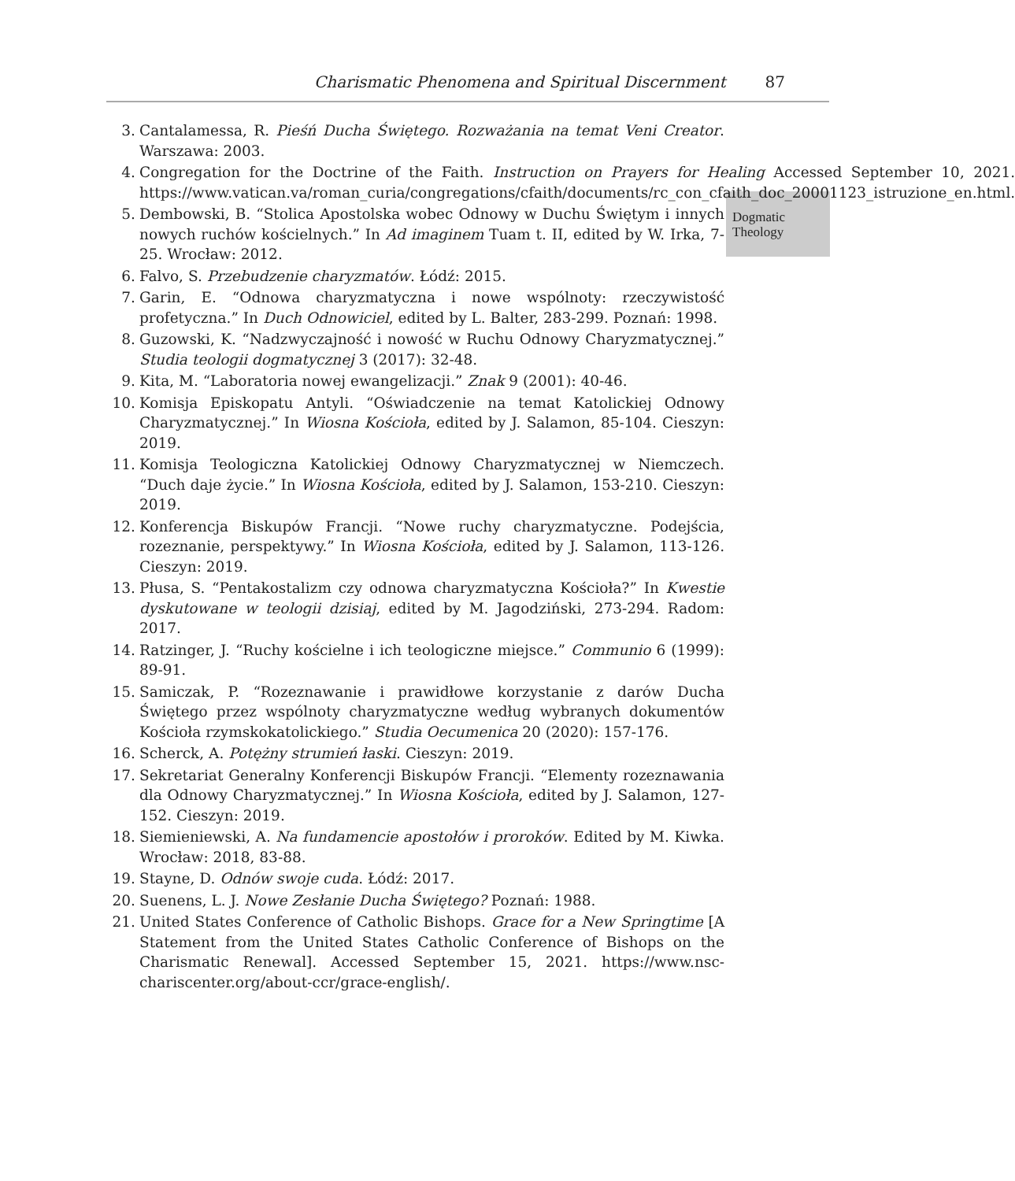Charismatic Phenomena and Spiritual Discernment 87
Dogmatic
Theology
3. Cantalamessa, R. Pieśń Ducha Świętego. Rozważania na temat Veni Creator. Warszawa: 2003.
4. Congregation for the Doctrine of the Faith. Instruction on Prayers for Healing Accessed September 10, 2021. https://www.vatican.va/roman_curia/congregations/cfaith/documents/rc_con_cfaith_doc_20001123_istruzione_en.html.
5. Dembowski, B. “Stolica Apostolska wobec Odnowy w Duchu Świętym i innych nowych ruchów kościelnych.” In Ad imaginem Tuam t. II, edited by W. Irka, 7-25. Wrocław: 2012.
6. Falvo, S. Przebudzenie charyzmatów. Łódź: 2015.
7. Garin, E. “Odnowa charyzmatyczna i nowe wspólnoty: rzeczywistość profetyczna.” In Duch Odnowiciel, edited by L. Balter, 283-299. Poznań: 1998.
8. Guzowski, K. “Nadzwyczajność i nowość w Ruchu Odnowy Charyzmatycznej.” Studia teologii dogmatycznej 3 (2017): 32-48.
9. Kita, M. “Laboratoria nowej ewangelizacji.” Znak 9 (2001): 40-46.
10. Komisja Episkopatu Antyli. “Oświadczenie na temat Katolickiej Odnowy Charyzmatycznej.” In Wiosna Kościoła, edited by J. Salamon, 85-104. Cieszyn: 2019.
11. Komisja Teologiczna Katolickiej Odnowy Charyzmatycznej w Niemczech. “Duch daje życie.” In Wiosna Kościoła, edited by J. Salamon, 153-210. Cieszyn: 2019.
12. Konferencja Biskupów Francji. “Nowe ruchy charyzmatyczne. Podejścia, rozeznanie, perspektywy.” In Wiosna Kościoła, edited by J. Salamon, 113-126. Cieszyn: 2019.
13. Płusa, S. “Pentakostalizm czy odnowa charyzmatyczna Kościoła?” In Kwestie dyskutowane w teologii dzisiaj, edited by M. Jagodziński, 273-294. Radom: 2017.
14. Ratzinger, J. “Ruchy kościelne i ich teologiczne miejsce.” Communio 6 (1999): 89-91.
15. Samiczak, P. “Rozeznawanie i prawidłowe korzystanie z darów Ducha Świętego przez wspólnoty charyzmatyczne według wybranych dokumentów Kościoła rzymskokatolickiego.” Studia Oecumenica 20 (2020): 157-176.
16. Scherck, A. Potężny strumień łaski. Cieszyn: 2019.
17. Sekretariat Generalny Konferencji Biskupów Francji. “Elementy rozeznawania dla Odnowy Charyzmatycznej.” In Wiosna Kościoła, edited by J. Salamon, 127-152. Cieszyn: 2019.
18. Siemieniewski, A. Na fundamencie apostołów i proroków. Edited by M. Kiwka. Wrocław: 2018, 83-88.
19. Stayne, D. Odnów swoje cuda. Łódź: 2017.
20. Suenens, L. J. Nowe Zesłanie Ducha Świętego? Poznań: 1988.
21. United States Conference of Catholic Bishops. Grace for a New Springtime [A Statement from the United States Catholic Conference of Bishops on the Charismatic Renewal]. Accessed September 15, 2021. https://www.nsc-chariscenter.org/about-ccr/grace-english/.